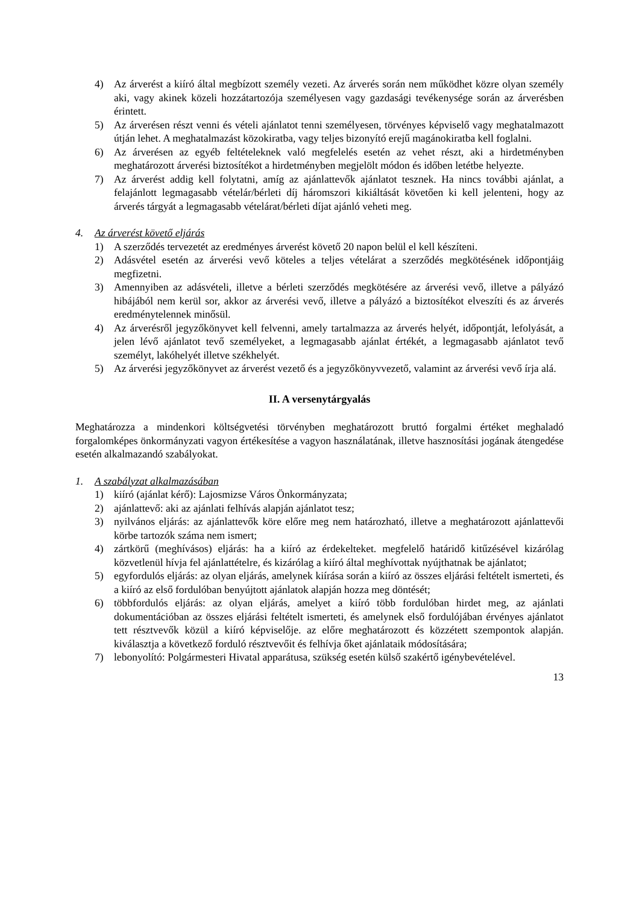4) Az árverést a kiíró által megbízott személy vezeti. Az árverés során nem működhet közre olyan személy aki, vagy akinek közeli hozzátartozója személyesen vagy gazdasági tevékenysége során az árverésben érintett.
5) Az árverésen részt venni és vételi ajánlatot tenni személyesen, törvényes képviselő vagy meghatalmazott útján lehet. A meghatalmazást közokiratba, vagy teljes bizonyító erejű magánokiratba kell foglalni.
6) Az árverésen az egyéb feltételeknek való megfelelés esetén az vehet részt, aki a hirdetményben meghatározott árverési biztosítékot a hirdetményben megjelölt módon és időben letétbe helyezte.
7) Az árverést addig kell folytatni, amíg az ajánlattevők ajánlatot tesznek. Ha nincs további ajánlat, a felajánlott legmagasabb vételár/bérleti díj háromszori kikiáltását követően ki kell jelenteni, hogy az árverés tárgyát a legmagasabb vételárat/bérleti díjat ajánló veheti meg.
4. Az árverést követő eljárás
1) A szerződés tervezetét az eredményes árverést követő 20 napon belül el kell készíteni.
2) Adásvétel esetén az árverési vevő köteles a teljes vételárat a szerződés megkötésének időpontjáig megfizetni.
3) Amennyiben az adásvételi, illetve a bérleti szerződés megkötésére az árverési vevő, illetve a pályázó hibájából nem kerül sor, akkor az árverési vevő, illetve a pályázó a biztosítékot elveszíti és az árverés eredménytelennek minősül.
4) Az árverésről jegyzőkönyvet kell felvenni, amely tartalmazza az árverés helyét, időpontját, lefolyását, a jelen lévő ajánlatot tevő személyeket, a legmagasabb ajánlat értékét, a legmagasabb ajánlatot tevő személyt, lakóhelyét illetve székhelyét.
5) Az árverési jegyzőkönyvet az árverést vezető és a jegyzőkönyvvezető, valamint az árverési vevő írja alá.
II. A versenytárgyalás
Meghatározza a mindenkori költségvetési törvényben meghatározott bruttó forgalmi értéket meghaladó forgalomképes önkormányzati vagyon értékesítése a vagyon használatának, illetve hasznosítási jogának átengedése esetén alkalmazandó szabályokat.
1. A szabályzat alkalmazásában
1) kiíró (ajánlat kérő): Lajosmizse Város Önkormányzata;
2) ajánlattevő: aki az ajánlati felhívás alapján ajánlatot tesz;
3) nyilvános eljárás: az ajánlattevők köre előre meg nem határozható, illetve a meghatározott ajánlattevői körbe tartozók száma nem ismert;
4) zártkörű (meghívásos) eljárás: ha a kiíró az érdekelteket. megfelelő határidő kitűzésével kizárólag közvetlenül hívja fel ajánlattételre, és kizárólag a kiíró által meghívottak nyújthatnak be ajánlatot;
5) egyfordulós eljárás: az olyan eljárás, amelynek kiírása során a kiíró az összes eljárási feltételt ismerteti, és a kiíró az első fordulóban benyújtott ajánlatok alapján hozza meg döntését;
6) többfordulós eljárás: az olyan eljárás, amelyet a kiíró több fordulóban hirdet meg, az ajánlati dokumentációban az összes eljárási feltételt ismerteti, és amelynek első fordulójában érvényes ajánlatot tett résztvevők közül a kiíró képviselője. az előre meghatározott és közzétett szempontok alapján. kiválasztja a következő forduló résztvevőit és felhívja őket ajánlataik módosítására;
7) lebonyolító: Polgármesteri Hivatal apparátusa, szükség esetén külső szakértő igénybevételével.
13